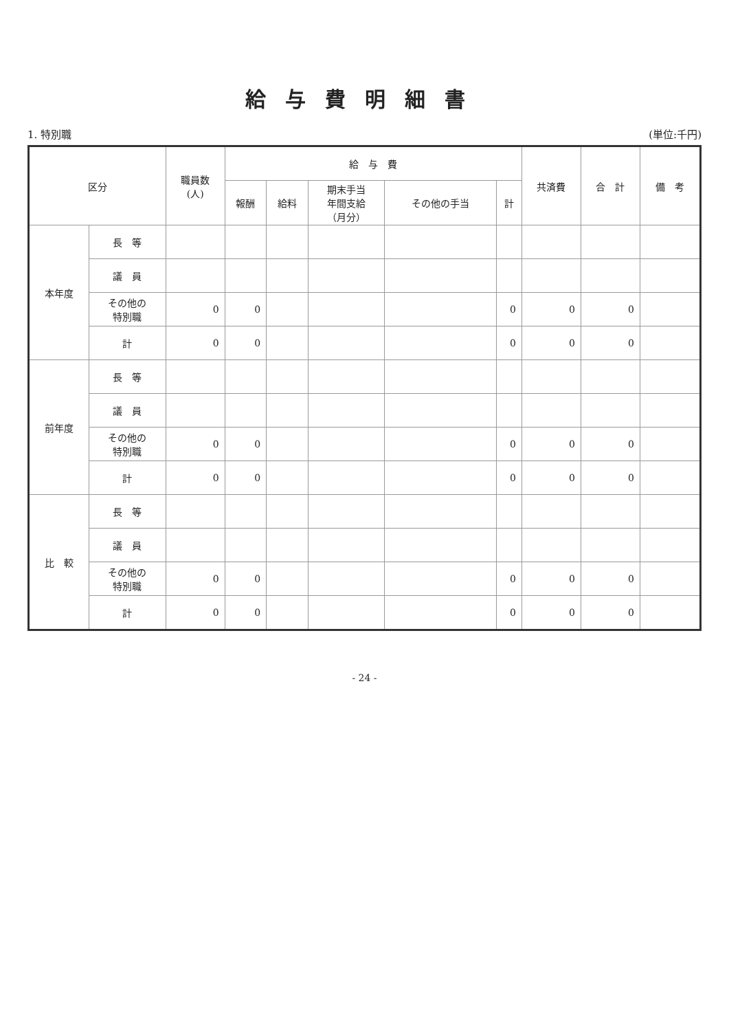給与費明細書
1. 特別職 (単位:千円)
| 区分 | | 職員数 (人) | 給 与 費 | | | | | 共済費 | 合 計 | 備 考 |
| --- | --- | --- | --- | --- | --- | --- | --- | --- | --- | --- |
| | | | 報酬 | 給料 | 期末手当 年間支給 （月分） | その他の手当 | 計 | | | |
| 本年度 | 長 等 | | | | | | | | | |
| | 議 員 | | | | | | | | | |
| | その他の 特別職 | 0 | 0 | | | | 0 | 0 | 0 | |
| | 計 | 0 | 0 | | | | 0 | 0 | 0 | |
| 前年度 | 長 等 | | | | | | | | | |
| | 議 員 | | | | | | | | | |
| | その他の 特別職 | 0 | 0 | | | | 0 | 0 | 0 | |
| | 計 | 0 | 0 | | | | 0 | 0 | 0 | |
| 比 較 | 長 等 | | | | | | | | | |
| | 議 員 | | | | | | | | | |
| | その他の 特別職 | 0 | 0 | | | | 0 | 0 | 0 | |
| | 計 | 0 | 0 | | | | 0 | 0 | 0 | |
- 24 -